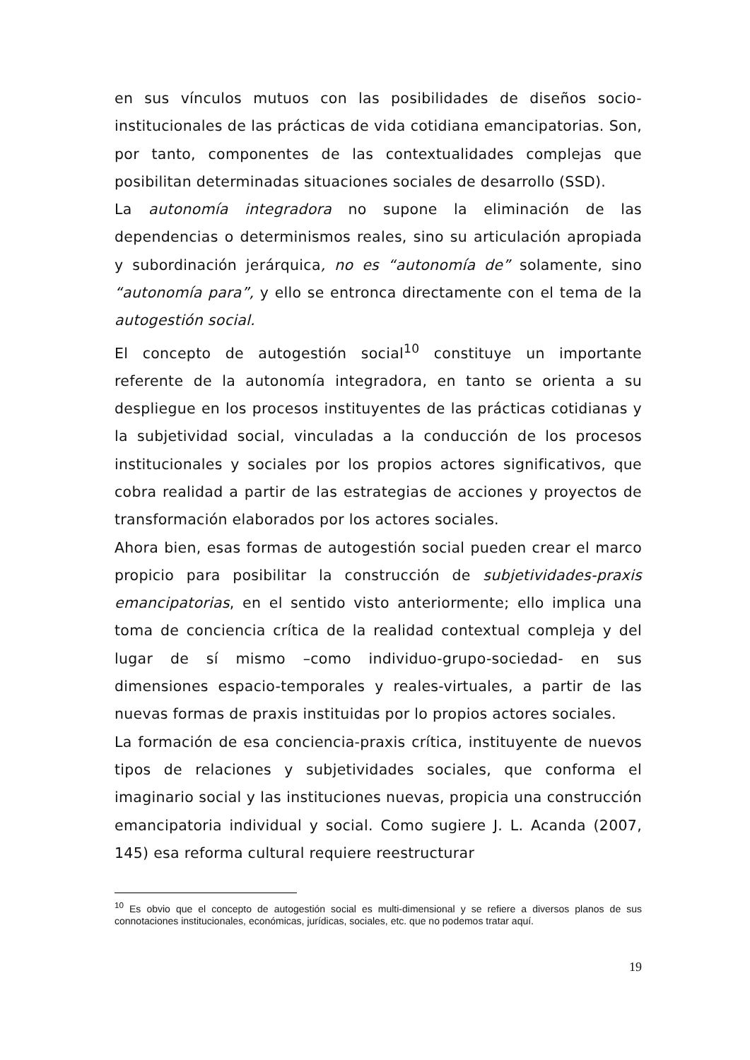en sus vínculos mutuos con las posibilidades de diseños socio-institucionales de las prácticas de vida cotidiana emancipatorias. Son, por tanto, componentes de las contextualidades complejas que posibilitan determinadas situaciones sociales de desarrollo (SSD).
La autonomía integradora no supone la eliminación de las dependencias o determinismos reales, sino su articulación apropiada y subordinación jerárquica, no es “autonomía de” solamente, sino “autonomía para”, y ello se entronca directamente con el tema de la autogestión social.
El concepto de autogestión social<sup>10</sup> constituye un importante referente de la autonomía integradora, en tanto se orienta a su despliegue en los procesos instituyentes de las prácticas cotidianas y la subjetividad social, vinculadas a la conducción de los procesos institucionales y sociales por los propios actores significativos, que cobra realidad a partir de las estrategias de acciones y proyectos de transformación elaborados por los actores sociales.
Ahora bien, esas formas de autogestión social pueden crear el marco propicio para posibilitar la construcción de subjetividades-praxis emancipatorias, en el sentido visto anteriormente; ello implica una toma de conciencia crítica de la realidad contextual compleja y del lugar de sí mismo –como individuo-grupo-sociedad- en sus dimensiones espacio-temporales y reales-virtuales, a partir de las nuevas formas de praxis instituidas por lo propios actores sociales.
La formación de esa conciencia-praxis crítica, instituyente de nuevos tipos de relaciones y subjetividades sociales, que conforma el imaginario social y las instituciones nuevas, propicia una construcción emancipatoria individual y social. Como sugiere J. L. Acanda (2007, 145) esa reforma cultural requiere reestructurar
<sup>10</sup> Es obvio que el concepto de autogestión social es multi-dimensional y se refiere a diversos planos de sus connotaciones institucionales, económicas, jurídicas, sociales, etc. que no podemos tratar aquí.
19